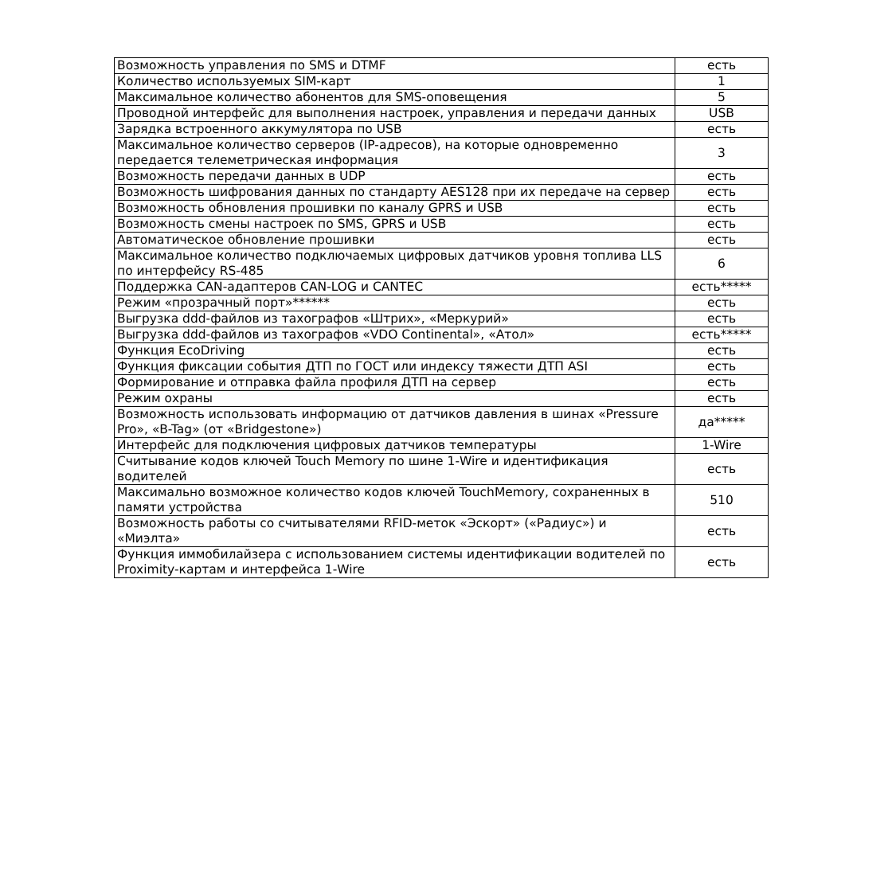| Возможность управления по SMS и DTMF | есть |
| Количество используемых SIM-карт | 1 |
| Максимальное количество абонентов для SMS-оповещения | 5 |
| Проводной интерфейс для выполнения настроек, управления и передачи данных | USB |
| Зарядка встроенного аккумулятора по USB | есть |
| Максимальное количество серверов (IP-адресов), на которые одновременно передается телеметрическая информация | 3 |
| Возможность передачи данных в UDP | есть |
| Возможность шифрования данных по стандарту AES128 при их передаче на сервер | есть |
| Возможность обновления прошивки по каналу GPRS и USB | есть |
| Возможность смены настроек по SMS, GPRS и USB | есть |
| Автоматическое обновление прошивки | есть |
| Максимальное количество подключаемых цифровых датчиков уровня топлива LLS по интерфейсу RS-485 | 6 |
| Поддержка CAN-адаптеров CAN-LOG и CANTEC | есть***** |
| Режим «прозрачный порт»****** | есть |
| Выгрузка ddd-файлов из тахографов «Штрих», «Меркурий» | есть |
| Выгрузка ddd-файлов из тахографов «VDO Continental», «Атол» | есть***** |
| Функция EcoDriving | есть |
| Функция фиксации события ДТП по ГОСТ или индексу тяжести ДТП ASI | есть |
| Формирование и отправка файла профиля ДТП на сервер | есть |
| Режим охраны | есть |
| Возможность использовать информацию от датчиков давления в шинах «Pressure Pro», «B-Tag» (от «Bridgestone») | да***** |
| Интерфейс для подключения цифровых датчиков температуры | 1-Wire |
| Считывание кодов ключей Touch Memory по шине 1-Wire и идентификация водителей | есть |
| Максимально возможное количество кодов ключей TouchMemory, сохраненных в памяти устройства | 510 |
| Возможность работы со считывателями RFID-меток «Эскорт» («Радиус») и «Миэлта» | есть |
| Функция иммобилайзера с использованием системы идентификации водителей по Proximity-картам и интерфейса 1-Wire | есть |